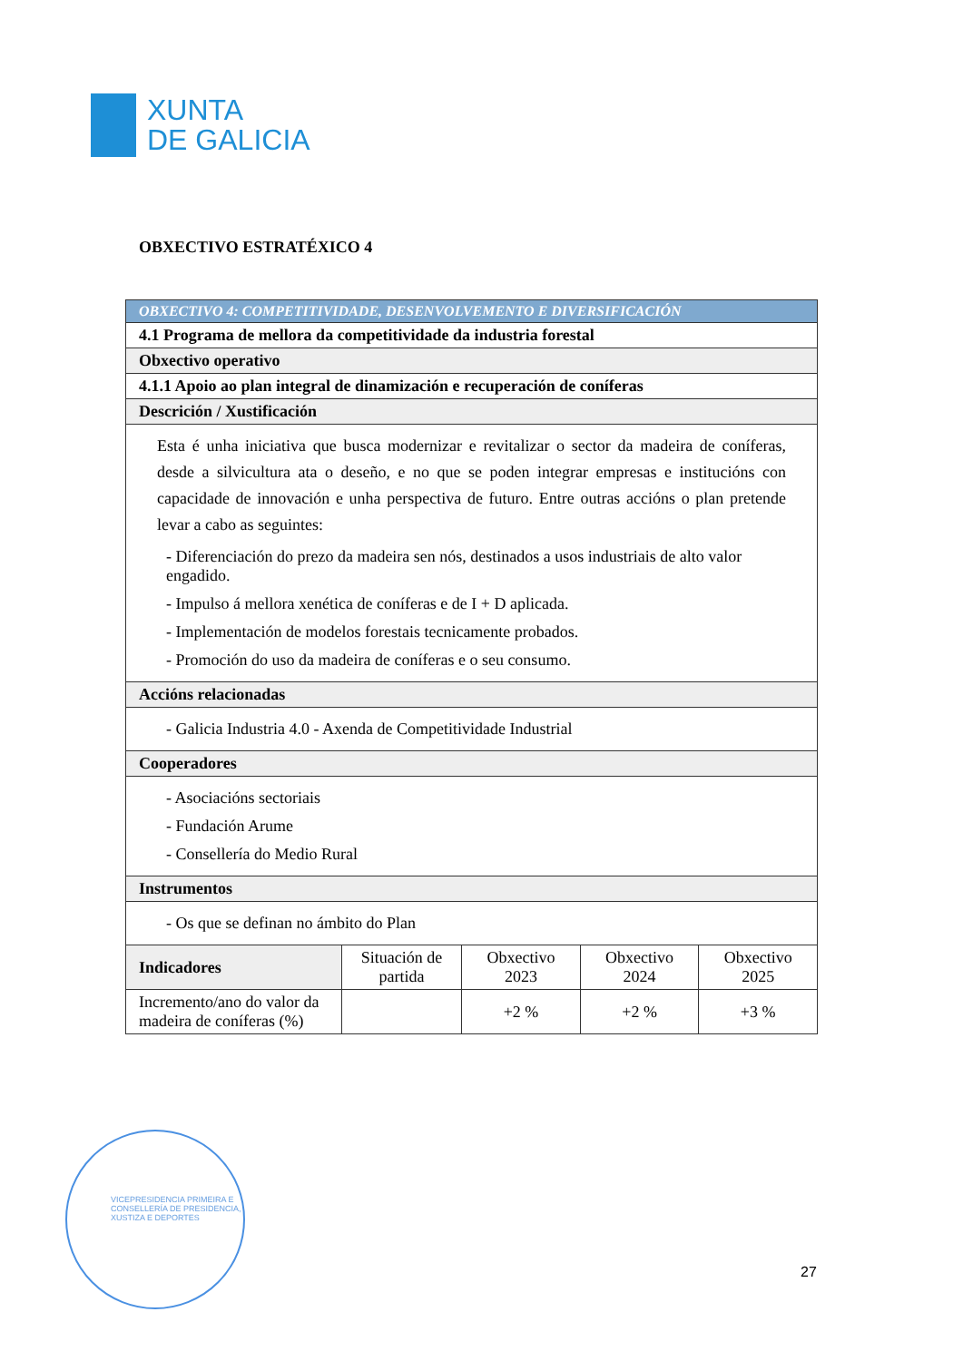XUNTA
DE GALICIA
OBXECTIVO ESTRATÉXICO 4
| OBXECTIVO 4: COMPETITIVIDADE, DESENVOLVEMENTO E DIVERSIFICACIÓN | | | | |
| 4.1 Programa de mellora da competitividade da industria forestal | | | | |
| Obxectivo operativo | | | | |
| 4.1.1 Apoio ao plan integral de dinamización e recuperación de coníferas | | | | |
| Descrición / Xustificación | | | | |
| Esta é unha iniciativa que busca modernizar e revitalizar o sector da madeira de coníferas, desde a silvicultura ata o deseño, e no que se poden integrar empresas e institucións con capacidade de innovación e unha perspectiva de futuro. Entre outras accións o plan pretende levar a cabo as seguintes: - Diferenciación do prezo da madeira sen nós, destinados a usos industriais de alto valor engadido. - Impulso á mellora xenética de coníferas e de I + D aplicada. - Implementación de modelos forestais tecnicamente probados. - Promoción do uso da madeira de coníferas e o seu consumo. | | | | |
| Accións relacionadas | | | | |
| - Galicia Industria 4.0 - Axenda de Competitividade Industrial | | | | |
| Cooperadores | | | | |
| - Asociacións sectoriais - Fundación Arume - Consellería do Medio Rural | | | | |
| Instrumentos | | | | |
| - Os que se definan no ámbito do Plan | | | | |
| Indicadores | Situación de partida | Obxectivo 2023 | Obxectivo 2024 | Obxectivo 2025 |
| Incremento/ano do valor da madeira de coníferas (%) | | +2 % | +2 % | +3 % |
VICEPRESIDENCIA PRIMEIRA E
CONSELLERÍA DE PRESIDENCIA,
XUSTIZA E DEPORTES
27